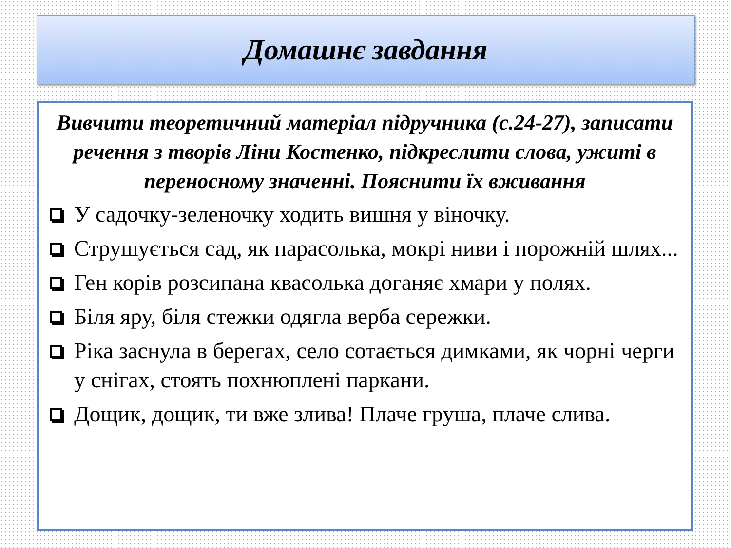Домашнє завдання
Вивчити теоретичний матеріал підручника (с.24-27), записати речення з творів Ліни Костенко, підкреслити слова, ужиті в переносному значенні. Пояснити їх вживання
У садочку-зеленочку ходить вишня у віночку.
Струшується сад, як парасолька, мокрі ниви і порожній шлях...
Ген корів розсипана квасолька доганяє хмари у полях.
Біля яру, біля стежки одягла верба сережки.
Ріка заснула в берегах, село сотається димками, як чорні черги у снігах, стоять похнюплені паркани.
Дощик, дощик, ти вже злива! Плаче груша, плаче слива.